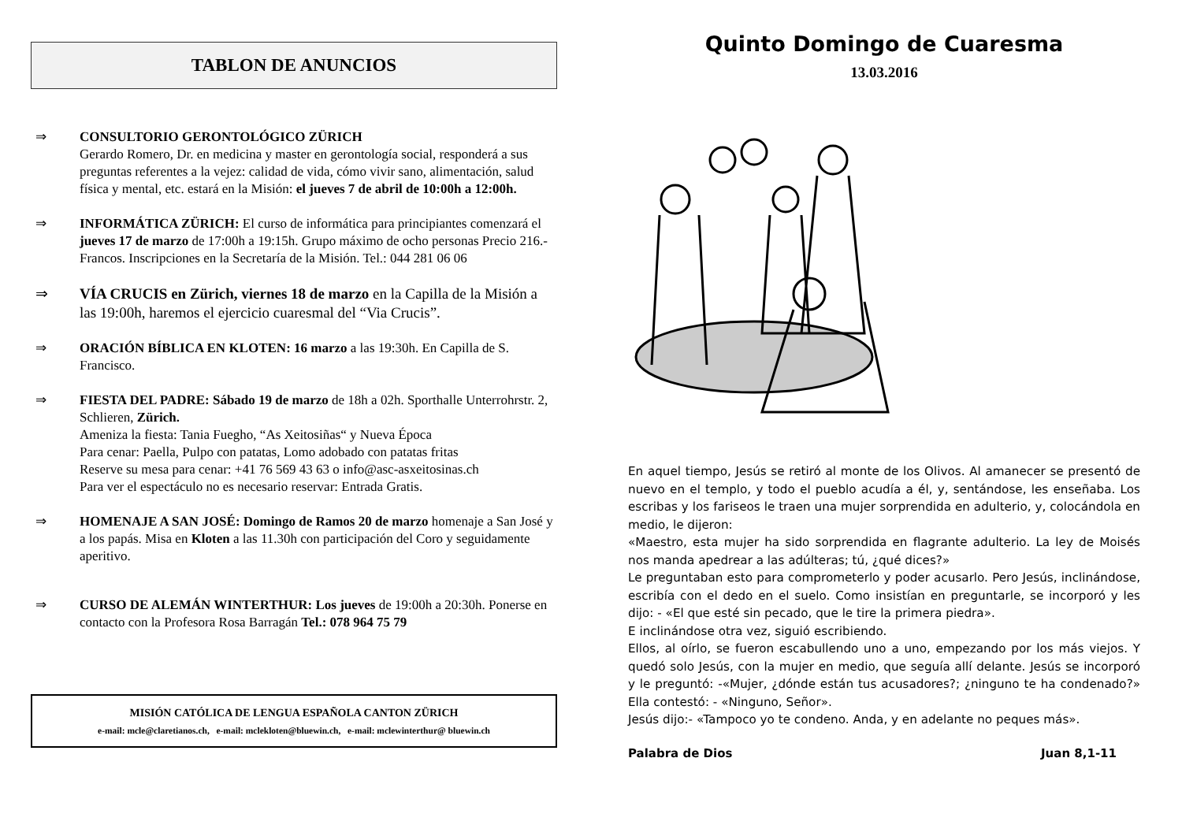TABLON DE ANUNCIOS
⇒ CONSULTORIO GERONTOLÓGICO ZÜRICH
Gerardo Romero, Dr. en medicina y master en gerontología social, responderá a sus preguntas referentes a la vejez: calidad de vida, cómo vivir sano, alimentación, salud física y mental, etc. estará en la Misión: el jueves 7 de abril de 10:00h a 12:00h.
⇒ INFORMÁTICA ZÜRICH: El curso de informática para principiantes comenzará el jueves 17 de marzo de 17:00h a 19:15h. Grupo máximo de ocho personas Precio 216.- Francos. Inscripciones en la Secretaría de la Misión. Tel.: 044 281 06 06
⇒ VÍA CRUCIS en Zürich, viernes 18 de marzo en la Capilla de la Misión a las 19:00h, haremos el ejercicio cuaresmal del “Via Crucis”.
⇒ ORACIÓN BÍBLICA EN KLOTEN: 16 marzo a las 19:30h. En Capilla de S. Francisco.
⇒ FIESTA DEL PADRE: Sábado 19 de marzo de 18h a 02h. Sporthalle Unterrohrstr. 2, Schlieren, Zürich.
Ameniza la fiesta: Tania Fuegho, “As Xeitosiñas“ y Nueva Época
Para cenar: Paella, Pulpo con patatas, Lomo adobado con patatas fritas
Reserve su mesa para cenar: +41 76 569 43 63 o info@asc-asxeitosinas.ch
Para ver el espectáculo no es necesario reservar: Entrada Gratis.
⇒ HOMENAJE A SAN JOSÉ: Domingo de Ramos 20 de marzo homenaje a San José y a los papás. Misa en Kloten a las 11.30h con participación del Coro y seguidamente aperitivo.
⇒ CURSO DE ALEMÁN WINTERTHUR: Los jueves de 19:00h a 20:30h. Ponerse en contacto con la Profesora Rosa Barragán Tel.: 078 964 75 79
MISIÓN CATÓLICA DE LENGUA ESPAÑOLA CANTON ZÜRICH
e-mail: mcle@claretianos.ch, e-mail: mclekloten@bluewin.ch, e-mail: mclewinterthur@ bluewin.ch
Quinto Domingo de Cuaresma
13.03.2016
En aquel tiempo, Jesús se retiró al monte de los Olivos. Al amanecer se presentó de nuevo en el templo, y todo el pueblo acudía a él, y, sentándose, les enseñaba. Los escribas y los fariseos le traen una mujer sorprendida en adulterio, y, colocándola en medio, le dijeron:
«Maestro, esta mujer ha sido sorprendida en flagrante adulterio. La ley de Moisés nos manda apedrear a las adúlteras; tú, ¿qué dices?»
Le preguntaban esto para comprometerlo y poder acusarlo. Pero Jesús, inclinándose, escribía con el dedo en el suelo. Como insistían en preguntarle, se incorporó y les dijo: - «El que esté sin pecado, que le tire la primera piedra».
E inclinándose otra vez, siguió escribiendo.
Ellos, al oírlo, se fueron escabullendo uno a uno, empezando por los más viejos. Y quedó solo Jesús, con la mujer en medio, que seguía allí delante. Jesús se incorporó y le preguntó: -«Mujer, ¿dónde están tus acusadores?; ¿ninguno te ha condenado?» Ella contestó: - «Ninguno, Señor».
Jesús dijo:- «Tampoco yo te condeno. Anda, y en adelante no peques más».
Palabra de Dios Juan 8,1-11